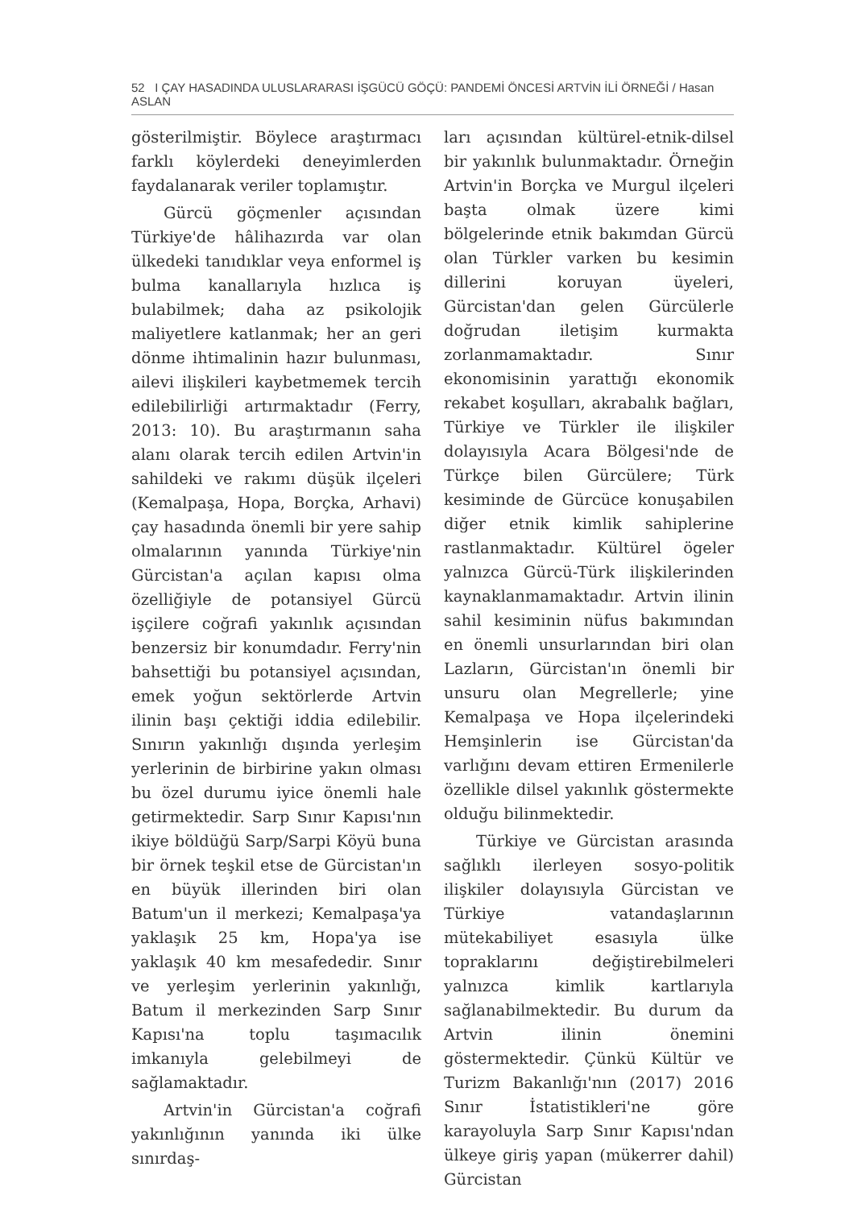52 I ÇAY HASADINDA ULUSLARARASI İŞGÜCÜ GÖÇÜ: PANDEMİ ÖNCESİ ARTVİN İLİ ÖRNEĞİ / Hasan ASLAN
gösterilmiştir. Böylece araştırmacı farklı köylerdeki deneyimlerden faydalanarak veriler toplamıştır.
Gürcü göçmenler açısından Türkiye'de hâlihazırda var olan ülkedeki tanıdıklar veya enformel iş bulma kanallarıyla hızlıca iş bulabilmek; daha az psikolojik maliyetlere katlanmak; her an geri dönme ihtimalinin hazır bulunması, ailevi ilişkileri kaybetmemek tercih edilebilirliği artırmaktadır (Ferry, 2013: 10). Bu araştırmanın saha alanı olarak tercih edilen Artvin'in sahildeki ve rakımı düşük ilçeleri (Kemalpaşa, Hopa, Borçka, Arhavi) çay hasadında önemli bir yere sahip olmalarının yanında Türkiye'nin Gürcistan'a açılan kapısı olma özelliğiyle de potansiyel Gürcü işçilere coğrafi yakınlık açısından benzersiz bir konumdadır. Ferry'nin bahsettiği bu potansiyel açısından, emek yoğun sektörlerde Artvin ilinin başı çektiği iddia edilebilir. Sınırın yakınlığı dışında yerleşim yerlerinin de birbirine yakın olması bu özel durumu iyice önemli hale getirmektedir. Sarp Sınır Kapısı'nın ikiye böldüğü Sarp/Sarpi Köyü buna bir örnek teşkil etse de Gürcistan'ın en büyük illerinden biri olan Batum'un il merkezi; Kemalpaşa'ya yaklaşık 25 km, Hopa'ya ise yaklaşık 40 km mesafededir. Sınır ve yerleşim yerlerinin yakınlığı, Batum il merkezinden Sarp Sınır Kapısı'na toplu taşımacılık imkanıyla gelebilmeyi de sağlamaktadır.
Artvin'in Gürcistan'a coğrafi yakınlığının yanında iki ülke sınırdaş-
ları açısından kültürel-etnik-dilsel bir yakınlık bulunmaktadır. Örneğin Artvin'in Borçka ve Murgul ilçeleri başta olmak üzere kimi bölgelerinde etnik bakımdan Gürcü olan Türkler varken bu kesimin dillerini koruyan üyeleri, Gürcistan'dan gelen Gürcülerle doğrudan iletişim kurmakta zorlanmamaktadır. Sınır ekonomisinin yarattığı ekonomik rekabet koşulları, akrabalık bağları, Türkiye ve Türkler ile ilişkiler dolayısıyla Acara Bölgesi'nde de Türkçe bilen Gürcülere; Türk kesiminde de Gürcüce konuşabilen diğer etnik kimlik sahiplerine rastlanmaktadır. Kültürel ögeler yalnızca Gürcü-Türk ilişkilerinden kaynaklanmamaktadır. Artvin ilinin sahil kesiminin nüfus bakımından en önemli unsurlarından biri olan Lazların, Gürcistan'ın önemli bir unsuru olan Megrellerle; yine Kemalpaşa ve Hopa ilçelerindeki Hemşinlerin ise Gürcistan'da varlığını devam ettiren Ermenilerle özellikle dilsel yakınlık göstermekte olduğu bilinmektedir.
Türkiye ve Gürcistan arasında sağlıklı ilerleyen sosyo-politik ilişkiler dolayısıyla Gürcistan ve Türkiye vatandaşlarının mütekabiliyet esasıyla ülke topraklarını değiştirebilmeleri yalnızca kimlik kartlarıyla sağlanabilmektedir. Bu durum da Artvin ilinin önemini göstermektedir. Çünkü Kültür ve Turizm Bakanlığı'nın (2017) 2016 Sınır İstatistikleri'ne göre karayoluyla Sarp Sınır Kapısı'ndan ülkeye giriş yapan (mükerrer dahil) Gürcistan